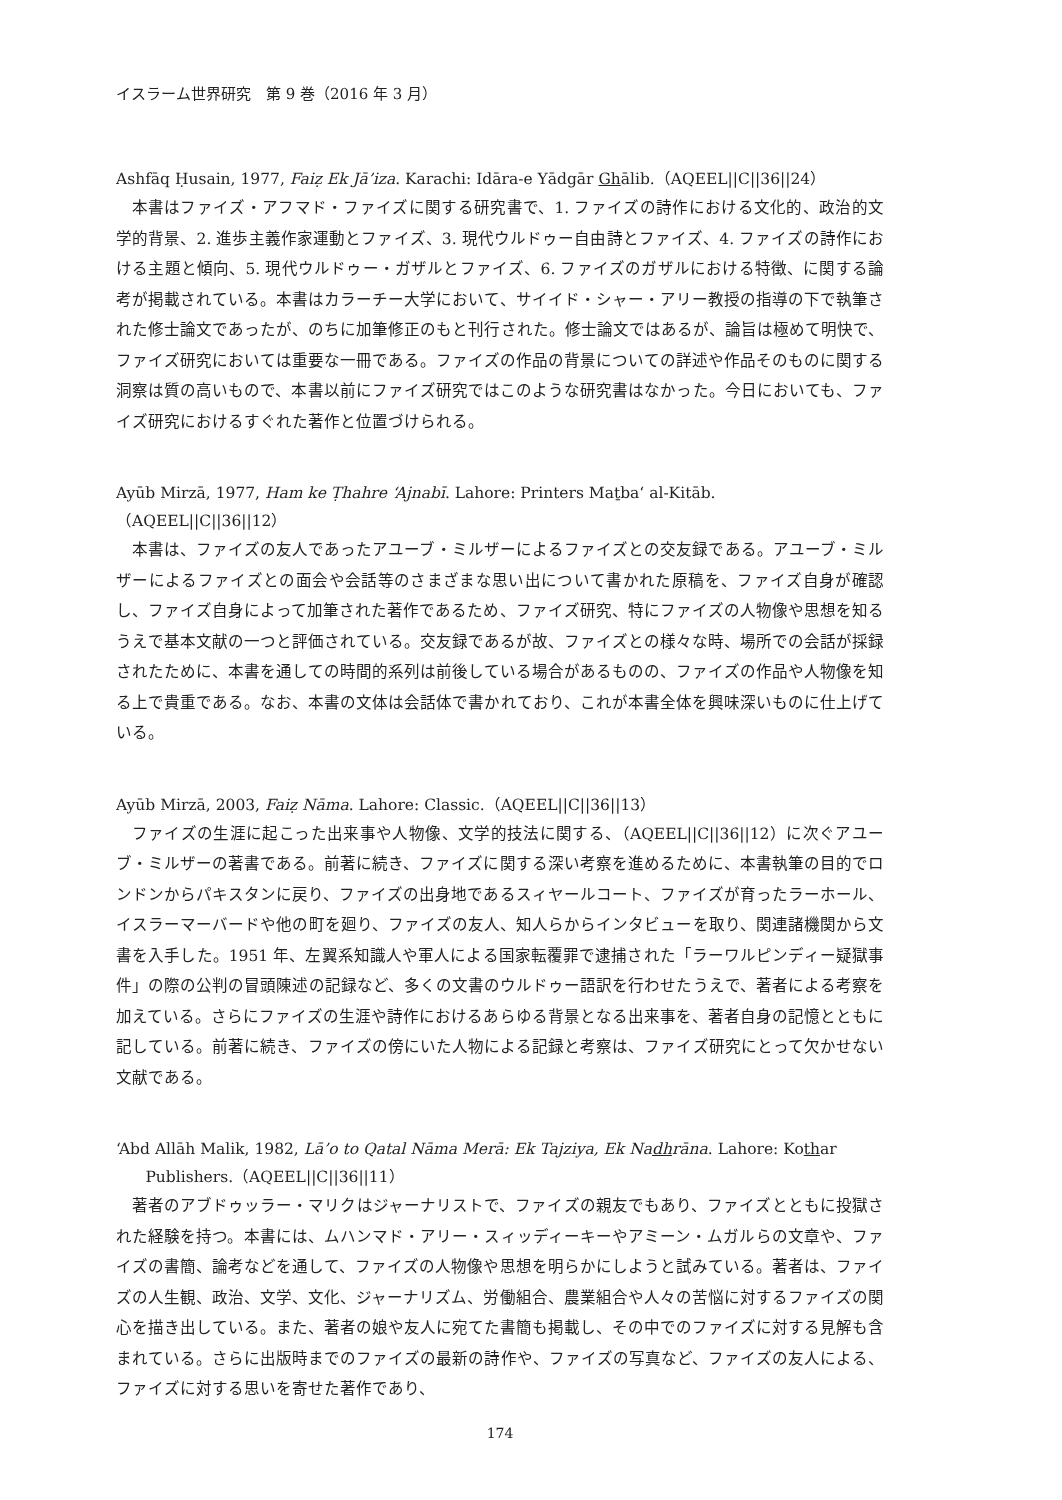イスラーム世界研究　第 9 巻（2016 年 3 月）
Ashfāq Ḥusain, 1977, Faiẓ Ek Jā’iza. Karachi: Idāra-e Yādgār Ghālib.（AQEEL||C||36||24）
本書はファイズ・アフマド・ファイズに関する研究書で、1. ファイズの詩作における文化的、政治的文学的背景、2. 進歩主義作家運動とファイズ、3. 現代ウルドゥー自由詩とファイズ、4. ファイズの詩作における主題と傾向、5. 現代ウルドゥー・ガザルとファイズ、6. ファイズのガザルにおける特徴、に関する論考が掲載されている。本書はカラーチー大学において、サイイド・シャー・アリー教授の指導の下で執筆された修士論文であったが、のちに加筆修正のもと刊行された。修士論文ではあるが、論旨は極めて明快で、ファイズ研究においては重要な一冊である。ファイズの作品の背景についての詳述や作品そのものに関する洞察は質の高いもので、本書以前にファイズ研究ではこのような研究書はなかった。今日においても、ファイズ研究におけるすぐれた著作と位置づけられる。
Ayūb Mirzā, 1977, Ham ke Ṭhahre ‘Ajnabī. Lahore: Printers Maṯba‘ al-Kitāb.（AQEEL||C||36||12）
本書は、ファイズの友人であったアユーブ・ミルザーによるファイズとの交友録である。アユーブ・ミルザーによるファイズとの面会や会話等のさまざまな思い出について書かれた原稿を、ファイズ自身が確認し、ファイズ自身によって加筆された著作であるため、ファイズ研究、特にファイズの人物像や思想を知るうえで基本文献の一つと評価されている。交友録であるが故、ファイズとの様々な時、場所での会話が採録されたために、本書を通しての時間的系列は前後している場合があるものの、ファイズの作品や人物像を知る上で貴重である。なお、本書の文体は会話体で書かれており、これが本書全体を興味深いものに仕上げている。
Ayūb Mirzā, 2003, Faiẓ Nāma. Lahore: Classic.（AQEEL||C||36||13）
ファイズの生涯に起こった出来事や人物像、文学的技法に関する、（AQEEL||C||36||12）に次ぐアユーブ・ミルザーの著書である。前著に続き、ファイズに関する深い考察を進めるために、本書執筆の目的でロンドンからパキスタンに戻り、ファイズの出身地であるスィヤールコート、ファイズが育ったラーホール、イスラーマーバードや他の町を廻り、ファイズの友人、知人らからインタビューを取り、関連諸機関から文書を入手した。1951 年、左翼系知識人や軍人による国家転覆罪で逮捕された「ラーワルピンディー疑獄事件」の際の公判の冒頭陳述の記録など、多くの文書のウルドゥー語訳を行わせたうえで、著者による考察を加えている。さらにファイズの生涯や詩作におけるあらゆる背景となる出来事を、著者自身の記憶とともに記している。前著に続き、ファイズの傍にいた人物による記録と考察は、ファイズ研究にとって欠かせない文献である。
‘Abd Allāh Malik, 1982, Lā’o to Qatal Nāma Merā: Ek Tajziya, Ek Nadhrāna. Lahore: Kothar Publishers.（AQEEL||C||36||11）
著者のアブドゥッラー・マリクはジャーナリストで、ファイズの親友でもあり、ファイズとともに投獄された経験を持つ。本書には、ムハンマド・アリー・スィッディーキーやアミーン・ムガルらの文章や、ファイズの書簡、論考などを通して、ファイズの人物像や思想を明らかにしようと試みている。著者は、ファイズの人生観、政治、文学、文化、ジャーナリズム、労働組合、農業組合や人々の苦悩に対するファイズの関心を描き出している。また、著者の娘や友人に宛てた書簡も掲載し、その中でのファイズに対する見解も含まれている。さらに出版時までのファイズの最新の詩作や、ファイズの写真など、ファイズの友人による、ファイズに対する思いを寄せた著作であり、
174